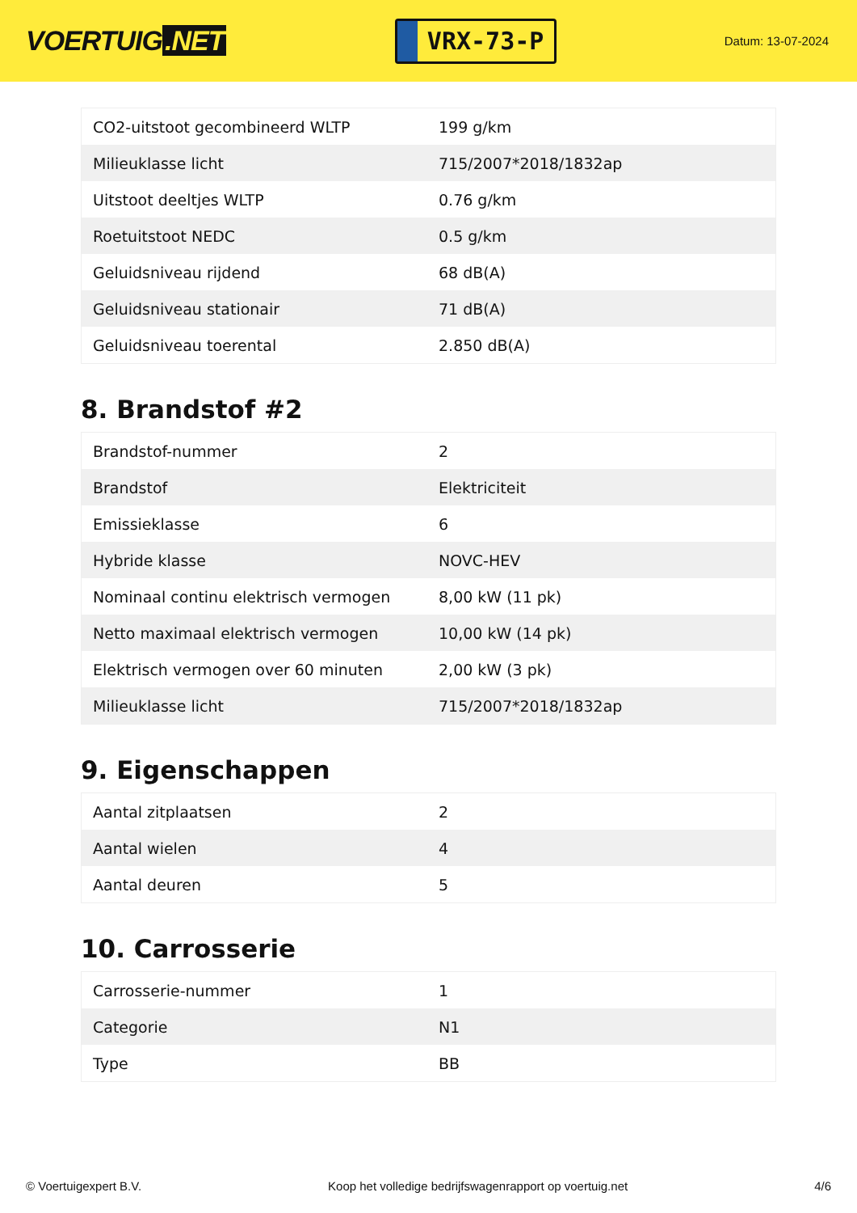VOERTUIG.NET
VRX-73-P
Datum: 13-07-2024
| CO2-uitstoot gecombineerd WLTP | 199 g/km |
| Milieuklasse licht | 715/2007*2018/1832ap |
| Uitstoot deeltjes WLTP | 0.76 g/km |
| Roetuitstoot NEDC | 0.5 g/km |
| Geluidsniveau rijdend | 68 dB(A) |
| Geluidsniveau stationair | 71 dB(A) |
| Geluidsniveau toerental | 2.850 dB(A) |
8. Brandstof #2
| Brandstof-nummer | 2 |
| Brandstof | Elektriciteit |
| Emissieklasse | 6 |
| Hybride klasse | NOVC-HEV |
| Nominaal continu elektrisch vermogen | 8,00 kW (11 pk) |
| Netto maximaal elektrisch vermogen | 10,00 kW (14 pk) |
| Elektrisch vermogen over 60 minuten | 2,00 kW (3 pk) |
| Milieuklasse licht | 715/2007*2018/1832ap |
9. Eigenschappen
| Aantal zitplaatsen | 2 |
| Aantal wielen | 4 |
| Aantal deuren | 5 |
10. Carrosserie
| Carrosserie-nummer | 1 |
| Categorie | N1 |
| Type | BB |
© Voertuigexpert B.V. Koop het volledige bedrijfswagenrapport op voertuig.net 4/6